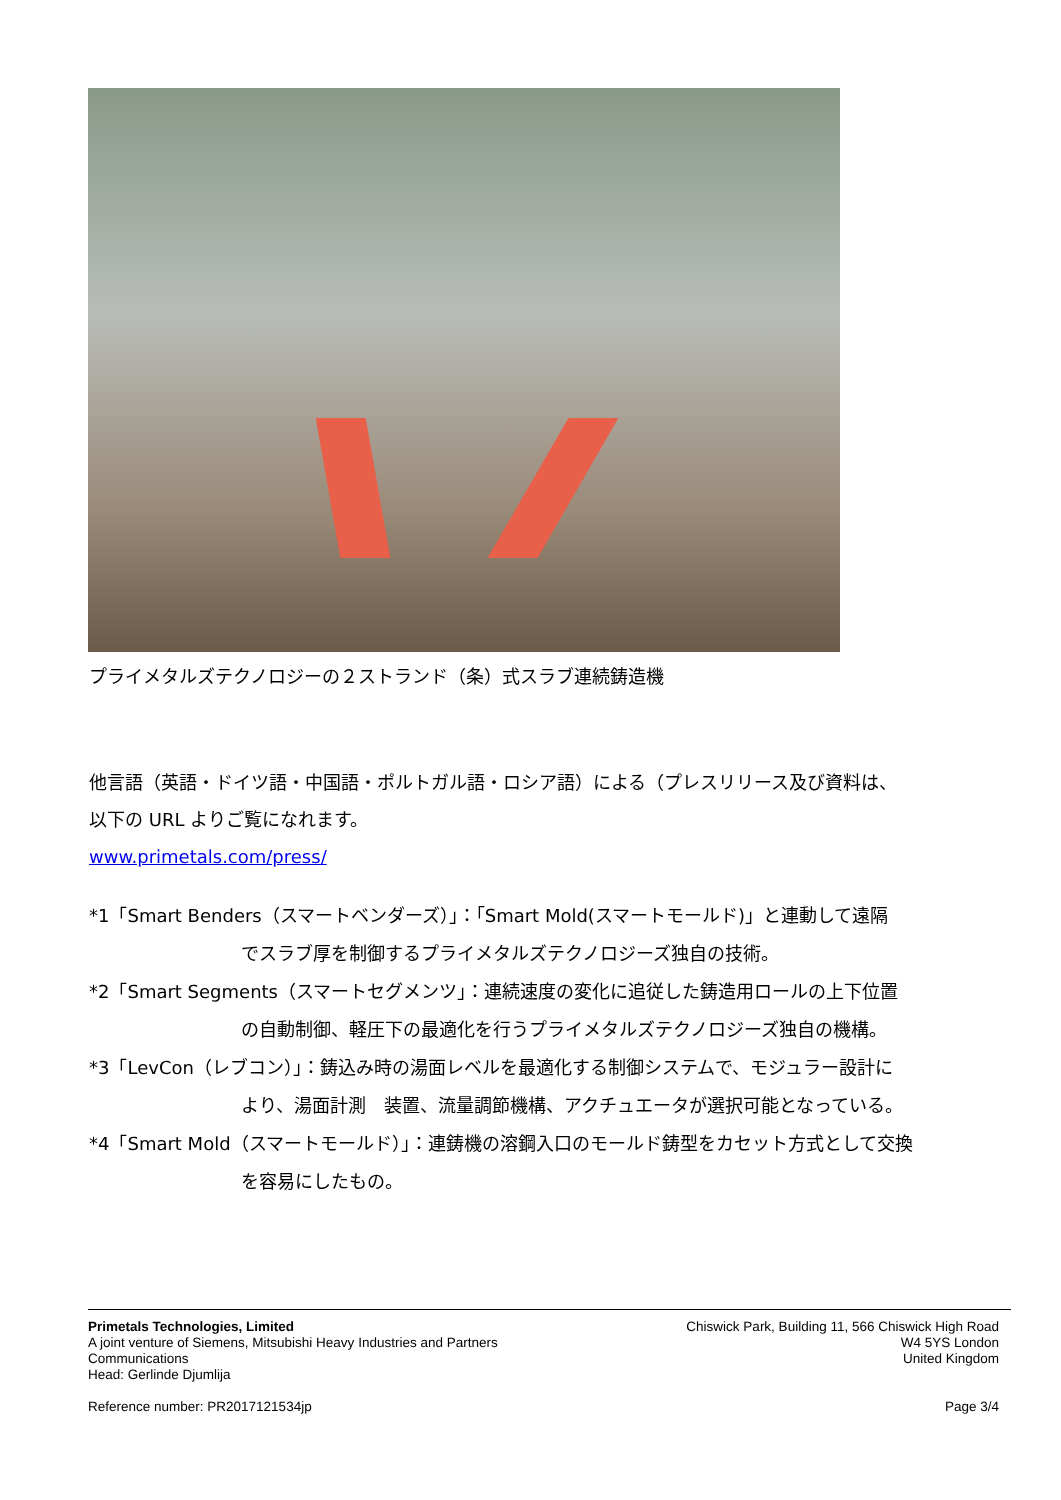プライメタルズテクノロジーの２ストランド（条）式スラブ連続鋳造機
他言語（英語・ドイツ語・中国語・ポルトガル語・ロシア語）による（プレスリリース及び資料は、
以下の URL よりご覧になれます。
www.primetals.com/press/
*1「Smart Benders（スマートベンダーズ）」：「Smart Mold(スマートモールド)」と連動して遠隔
でスラブ厚を制御するプライメタルズテクノロジーズ独自の技術。
*2「Smart Segments（スマートセグメンツ」：連続速度の変化に追従した鋳造用ロールの上下位置
の自動制御、軽圧下の最適化を行うプライメタルズテクノロジーズ独自の機構。
*3「LevCon（レブコン）」：鋳込み時の湯面レベルを最適化する制御システムで、モジュラー設計に
より、湯面計測　装置、流量調節機構、アクチュエータが選択可能となっている。
*4「Smart Mold（スマートモールド）」：連鋳機の溶鋼入口のモールド鋳型をカセット方式として交換
を容易にしたもの。
Primetals Technologies, Limited
A joint venture of Siemens, Mitsubishi Heavy Industries and Partners
Communications
Head: Gerlinde Djumlija
Chiswick Park, Building 11, 566 Chiswick High Road
W4 5YS London
United Kingdom
Reference number: PR2017121534jp
Page 3/4